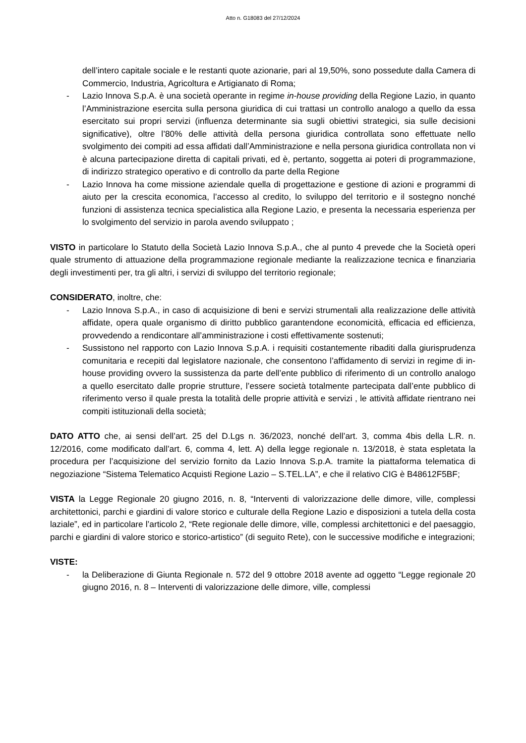Atto n. G18083 del 27/12/2024
dell’intero capitale sociale e le restanti quote azionarie, pari al 19,50%, sono possedute dalla Camera di Commercio, Industria, Agricoltura e Artigianato di Roma;
- Lazio Innova S.p.A. è una società operante in regime in-house providing della Regione Lazio, in quanto l’Amministrazione esercita sulla persona giuridica di cui trattasi un controllo analogo a quello da essa esercitato sui propri servizi (influenza determinante sia sugli obiettivi strategici, sia sulle decisioni significative), oltre l’80% delle attività della persona giuridica controllata sono effettuate nello svolgimento dei compiti ad essa affidati dall’Amministrazione e nella persona giuridica controllata non vi è alcuna partecipazione diretta di capitali privati, ed è, pertanto, soggetta ai poteri di programmazione, di indirizzo strategico operativo e di controllo da parte della Regione
- Lazio Innova ha come missione aziendale quella di progettazione e gestione di azioni e programmi di aiuto per la crescita economica, l’accesso al credito, lo sviluppo del territorio e il sostegno nonché funzioni di assistenza tecnica specialistica alla Regione Lazio, e presenta la necessaria esperienza per lo svolgimento del servizio in parola avendo sviluppato ;
VISTO in particolare lo Statuto della Società Lazio Innova S.p.A., che al punto 4 prevede che la Società operi quale strumento di attuazione della programmazione regionale mediante la realizzazione tecnica e finanziaria degli investimenti per, tra gli altri, i servizi di sviluppo del territorio regionale;
CONSIDERATO, inoltre, che:
- Lazio Innova S.p.A., in caso di acquisizione di beni e servizi strumentali alla realizzazione delle attività affidate, opera quale organismo di diritto pubblico garantendone economicità, efficacia ed efficienza, provvedendo a rendicontare all’amministrazione i costi effettivamente sostenuti;
- Sussistono nel rapporto con Lazio Innova S.p.A. i requisiti costantemente ribaditi dalla giurisprudenza comunitaria e recepiti dal legislatore nazionale, che consentono l’affidamento di servizi in regime di in-house providing ovvero la sussistenza da parte dell’ente pubblico di riferimento di un controllo analogo a quello esercitato dalle proprie strutture, l’essere società totalmente partecipata dall’ente pubblico di riferimento verso il quale presta la totalità delle proprie attività e servizi , le attività affidate rientrano nei compiti istituzionali della società;
DATO ATTO che, ai sensi dell’art. 25 del D.Lgs n. 36/2023, nonché dell’art. 3, comma 4bis della L.R. n. 12/2016, come modificato dall’art. 6, comma 4, lett. A) della legge regionale n. 13/2018, è stata espletata la procedura per l’acquisizione del servizio fornito da Lazio Innova S.p.A. tramite la piattaforma telematica di negoziazione “Sistema Telematico Acquisti Regione Lazio – S.TEL.LA”, e che il relativo CIG è B48612F5BF;
VISTA la Legge Regionale 20 giugno 2016, n. 8, “Interventi di valorizzazione delle dimore, ville, complessi architettonici, parchi e giardini di valore storico e culturale della Regione Lazio e disposizioni a tutela della costa laziale”, ed in particolare l’articolo 2, “Rete regionale delle dimore, ville, complessi architettonici e del paesaggio, parchi e giardini di valore storico e storico-artistico” (di seguito Rete), con le successive modifiche e integrazioni;
VISTE:
- la Deliberazione di Giunta Regionale n. 572 del 9 ottobre 2018 avente ad oggetto “Legge regionale 20 giugno 2016, n. 8 – Interventi di valorizzazione delle dimore, ville, complessi